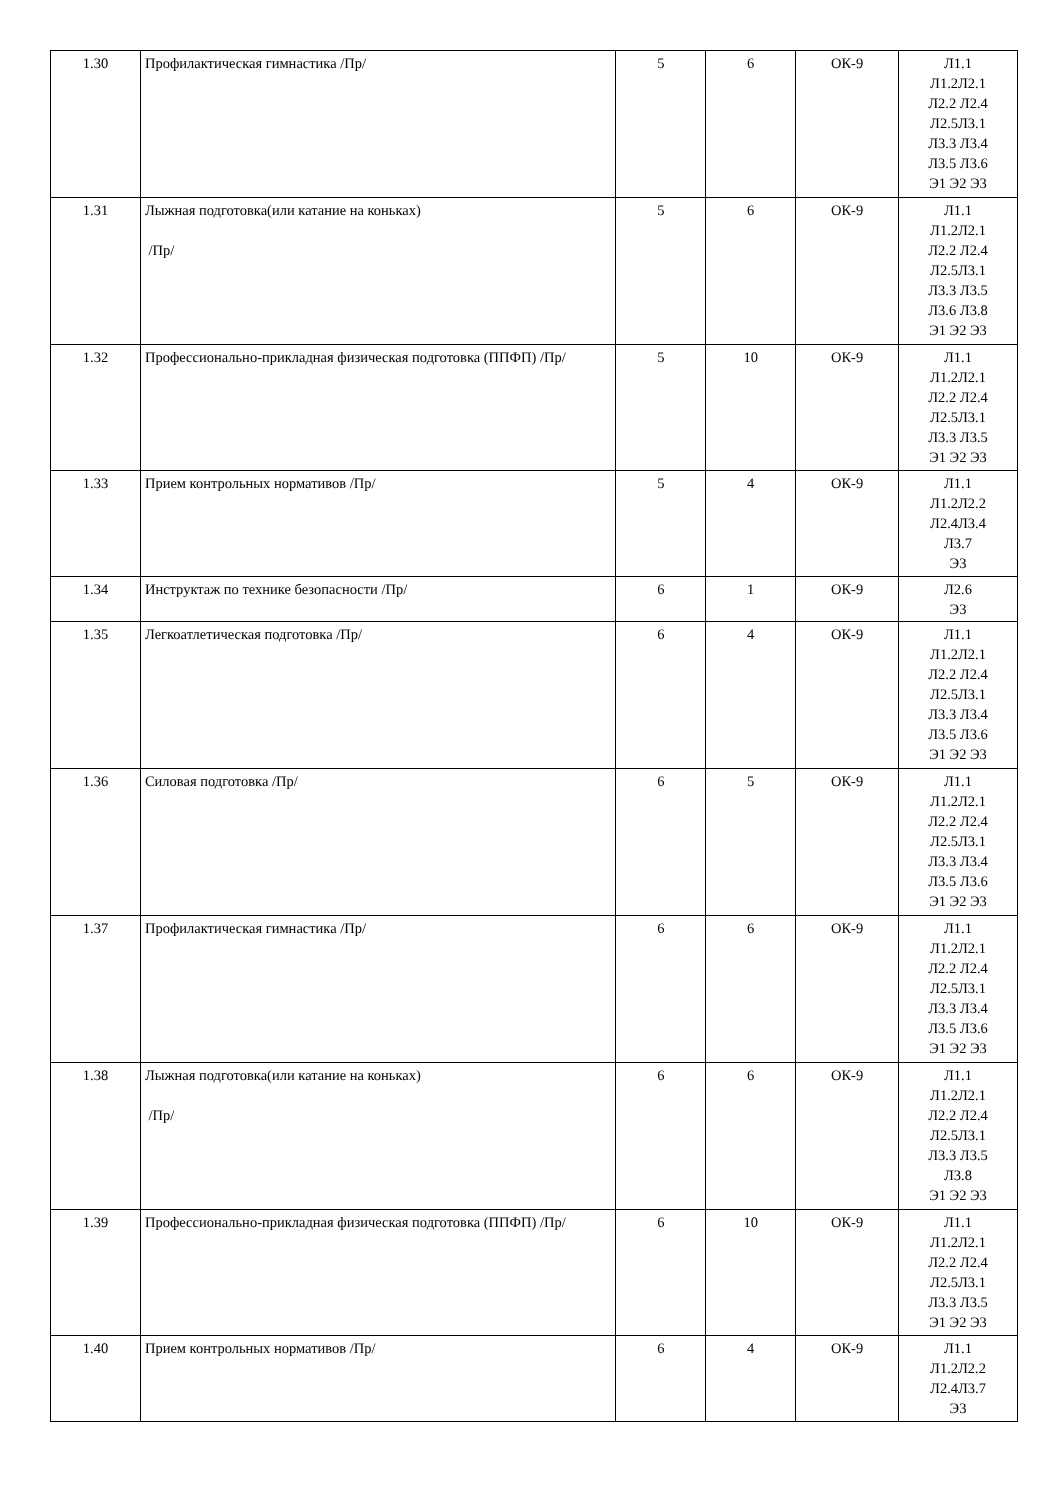| 1.30 | Профилактическая гимнастика /Пр/ | 5 | 6 | ОК-9 | Л1.1 Л1.2Л2.1 Л2.2 Л2.4 Л2.5Л3.1 Л3.3 Л3.4 Л3.5 Л3.6 Э1 Э2 Э3 |
| 1.31 | Лыжная подготовка(или катание на коньках) /Пр/ | 5 | 6 | ОК-9 | Л1.1 Л1.2Л2.1 Л2.2 Л2.4 Л2.5Л3.1 Л3.3 Л3.5 Л3.6 Л3.8 Э1 Э2 Э3 |
| 1.32 | Профессионально-прикладная физическая подготовка (ППФП) /Пр/ | 5 | 10 | ОК-9 | Л1.1 Л1.2Л2.1 Л2.2 Л2.4 Л2.5Л3.1 Л3.3 Л3.5 Э1 Э2 Э3 |
| 1.33 | Прием контрольных нормативов /Пр/ | 5 | 4 | ОК-9 | Л1.1 Л1.2Л2.2 Л2.4Л3.4 Л3.7 Э3 |
| 1.34 | Инструктаж по технике безопасности /Пр/ | 6 | 1 | ОК-9 | Л2.6 Э3 |
| 1.35 | Легкоатлетическая подготовка /Пр/ | 6 | 4 | ОК-9 | Л1.1 Л1.2Л2.1 Л2.2 Л2.4 Л2.5Л3.1 Л3.3 Л3.4 Л3.5 Л3.6 Э1 Э2 Э3 |
| 1.36 | Силовая подготовка /Пр/ | 6 | 5 | ОК-9 | Л1.1 Л1.2Л2.1 Л2.2 Л2.4 Л2.5Л3.1 Л3.3 Л3.4 Л3.5 Л3.6 Э1 Э2 Э3 |
| 1.37 | Профилактическая гимнастика /Пр/ | 6 | 6 | ОК-9 | Л1.1 Л1.2Л2.1 Л2.2 Л2.4 Л2.5Л3.1 Л3.3 Л3.4 Л3.5 Л3.6 Э1 Э2 Э3 |
| 1.38 | Лыжная подготовка(или катание на коньках) /Пр/ | 6 | 6 | ОК-9 | Л1.1 Л1.2Л2.1 Л2.2 Л2.4 Л2.5Л3.1 Л3.3 Л3.5 Л3.8 Э1 Э2 Э3 |
| 1.39 | Профессионально-прикладная физическая подготовка (ППФП) /Пр/ | 6 | 10 | ОК-9 | Л1.1 Л1.2Л2.1 Л2.2 Л2.4 Л2.5Л3.1 Л3.3 Л3.5 Э1 Э2 Э3 |
| 1.40 | Прием контрольных нормативов /Пр/ | 6 | 4 | ОК-9 | Л1.1 Л1.2Л2.2 Л2.4Л3.7 Э3 |